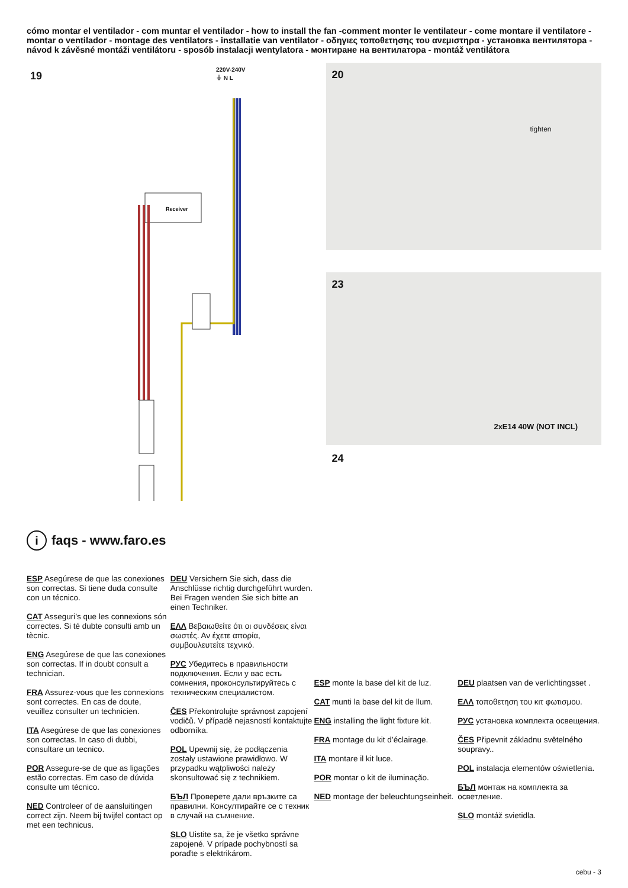cómo montar el ventilador - com muntar el ventilador - how to install the fan -comment monter le ventilateur - come montare il ventilatore - montar o ventilador - montage des ventilators - installatie van ventilator - οδηγιες τοποθετησης του ανεμιστηρα - установка вентилятора - návod k závěsné montáži ventilátoru - sposób instalacji wentylatora - монтиране на вентилатора - montáž ventilátora
19
220V-240V
⏚ N L
Receiver
20
tighten
23
2xE14 40W (NOT INCL)
24
i faqs - www.faro.es
ESP Asegúrese de que las conexiones son correctas. Si tiene duda consulte con un técnico.
CAT Asseguri’s que les connexions són correctes. Si té dubte consulti amb un tècnic.
ENG Asegúrese de que las conexiones son correctas. If in doubt consult a technician.
FRA Assurez-vous que les connexions sont correctes. En cas de doute, veuillez consulter un technicien.
ITA Asegúrese de que las conexiones son correctas. In caso di dubbi, consultare un tecnico.
POR Assegure-se de que as ligações estão correctas. Em caso de dúvida consulte um técnico.
NED Controleer of de aansluitingen correct zijn. Neem bij twijfel contact op met een technicus.
DEU Versichern Sie sich, dass die Anschlüsse richtig durchgeführt wurden. Bei Fragen wenden Sie sich bitte an einen Techniker.
ΕΛΛ Βεβαιωθείτε ότι οι συνδέσεις είναι σωστές. Αν έχετε απορία, συμβουλευτείτε τεχνικό.
РУС Убедитесь в правильности подключения. Если у вас есть сомнения, проконсультируйтесь с техническим специалистом.
ČES Překontrolujte správnost zapojení vodičů. V případě nejasností kontaktujte odborníka.
POL Upewnij się, że podłączenia zostały ustawione prawidłowo. W przypadku wątpliwości należy skonsultować się z technikiem.
БЪЛ Проверете дали връзките са правилни. Консултирайте се с техник в случай на съмнение.
SLO Uistite sa, že je všetko správne zapojené. V prípade pochybností sa poraďte s elektrikárom.
ESP monte la base del kit de luz.
CAT munti la base del kit de llum.
ENG installing the light fixture kit.
FRA montage du kit d’éclairage.
ITA montare il kit luce.
POR montar o kit de iluminação.
NED montage der beleuchtungseinheit.
DEU plaatsen van de verlichtingsset .
ΕΛΛ τοποθετηση του κιτ φωτισμου.
РУС установка комплекта освещения.
ČES Připevnit základnu světelného soupravy..
POL instalacja elementów oświetlenia.
БЪЛ монтаж на комплекта за осветление.
SLO montáž svietidla.
cebu - 3